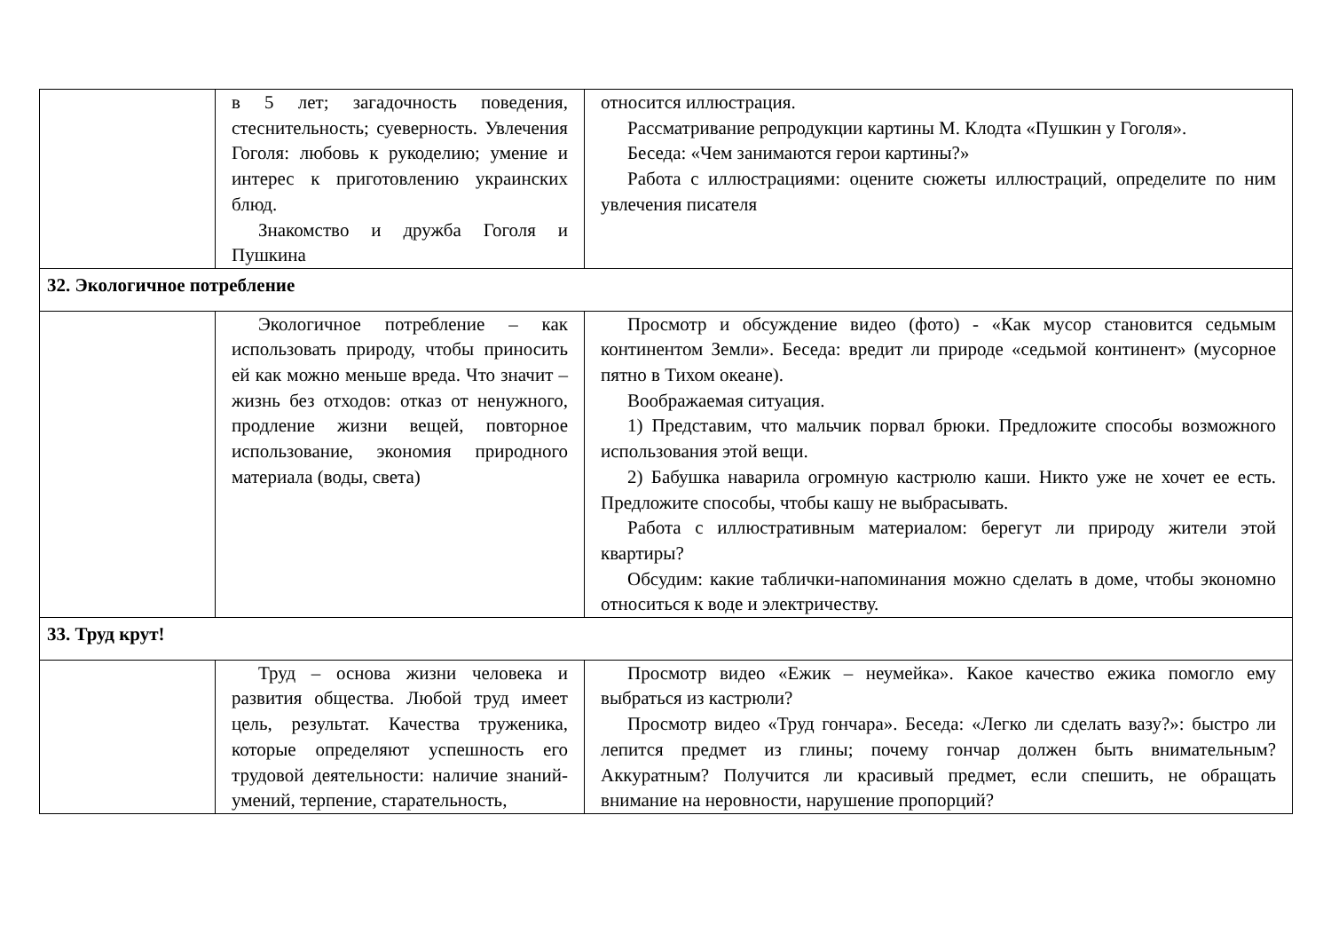| | в 5 лет; загадочность поведения, стеснительность; суеверность. Увлечения Гоголя: любовь к рукоделию; умение и интерес к приготовлению украинских блюд. Знакомство и дружба Гоголя и Пушкина | относится иллюстрация. Рассматривание репродукции картины М. Клодта «Пушкин у Гоголя». Беседа: «Чем занимаются герои картины?» Работа с иллюстрациями: оцените сюжеты иллюстраций, определите по ним увлечения писателя |
| 32. Экологичное потребление | | |
| | Экологичное потребление – как использовать природу, чтобы приносить ей как можно меньше вреда. Что значит – жизнь без отходов: отказ от ненужного, продление жизни вещей, повторное использование, экономия природного материала (воды, света) | Просмотр и обсуждение видео (фото) - «Как мусор становится седьмым континентом Земли». Беседа: вредит ли природе «седьмой континент» (мусорное пятно в Тихом океане). Воображаемая ситуация. 1) Представим, что мальчик порвал брюки. Предложите способы возможного использования этой вещи. 2) Бабушка наварила огромную кастрюлю каши. Никто уже не хочет ее есть. Предложите способы, чтобы кашу не выбрасывать. Работа с иллюстративным материалом: берегут ли природу жители этой квартиры? Обсудим: какие таблички-напоминания можно сделать в доме, чтобы экономно относиться к воде и электричеству. |
| 33. Труд крут! | | |
| | Труд – основа жизни человека и развития общества. Любой труд имеет цель, результат. Качества труженика, которые определяют успешность его трудовой деятельности: наличие знаний-умений, терпение, старательность, | Просмотр видео «Ежик – неумейка». Какое качество ежика помогло ему выбраться из кастрюли? Просмотр видео «Труд гончара». Беседа: «Легко ли сделать вазу?»: быстро ли лепится предмет из глины; почему гончар должен быть внимательным? Аккуратным? Получится ли красивый предмет, если спешить, не обращать внимание на неровности, нарушение пропорций? |